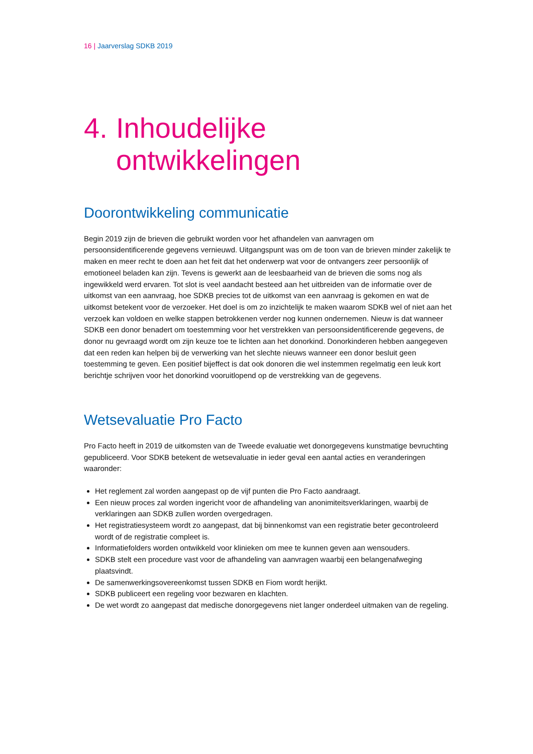16 | Jaarverslag SDKB 2019
4. Inhoudelijke
ontwikkelingen
Doorontwikkeling communicatie
Begin 2019 zijn de brieven die gebruikt worden voor het afhandelen van aanvragen om persoonsidentificerende gegevens vernieuwd. Uitgangspunt was om de toon van de brieven minder zakelijk te maken en meer recht te doen aan het feit dat het onderwerp wat voor de ontvangers zeer persoonlijk of emotioneel beladen kan zijn. Tevens is gewerkt aan de leesbaarheid van de brieven die soms nog als ingewikkeld werd ervaren. Tot slot is veel aandacht besteed aan het uitbreiden van de informatie over de uitkomst van een aanvraag, hoe SDKB precies tot de uitkomst van een aanvraag is gekomen en wat de uitkomst betekent voor de verzoeker. Het doel is om zo inzichtelijk te maken waarom SDKB wel of niet aan het verzoek kan voldoen en welke stappen betrokkenen verder nog kunnen ondernemen. Nieuw is dat wanneer SDKB een donor benadert om toestemming voor het verstrekken van persoonsidentificerende gegevens, de donor nu gevraagd wordt om zijn keuze toe te lichten aan het donorkind. Donorkinderen hebben aangegeven dat een reden kan helpen bij de verwerking van het slechte nieuws wanneer een donor besluit geen toestemming te geven. Een positief bijeffect is dat ook donoren die wel instemmen regelmatig een leuk kort berichtje schrijven voor het donorkind vooruitlopend op de verstrekking van de gegevens.
Wetsevaluatie Pro Facto
Pro Facto heeft in 2019 de uitkomsten van de Tweede evaluatie wet donorgegevens kunstmatige bevruchting gepubliceerd. Voor SDKB betekent de wetsevaluatie in ieder geval een aantal acties en veranderingen waaronder:
Het reglement zal worden aangepast op de vijf punten die Pro Facto aandraagt.
Een nieuw proces zal worden ingericht voor de afhandeling van anonimiteitsverklaringen, waarbij de verklaringen aan SDKB zullen worden overgedragen.
Het registratiesysteem wordt zo aangepast, dat bij binnenkomst van een registratie beter gecontroleerd wordt of de registratie compleet is.
Informatiefolders worden ontwikkeld voor klinieken om mee te kunnen geven aan wensouders.
SDKB stelt een procedure vast voor de afhandeling van aanvragen waarbij een belangenafweging plaatsvindt.
De samenwerkingsovereenkomst tussen SDKB en Fiom wordt herijkt.
SDKB publiceert een regeling voor bezwaren en klachten.
De wet wordt zo aangepast dat medische donorgegevens niet langer onderdeel uitmaken van de regeling.